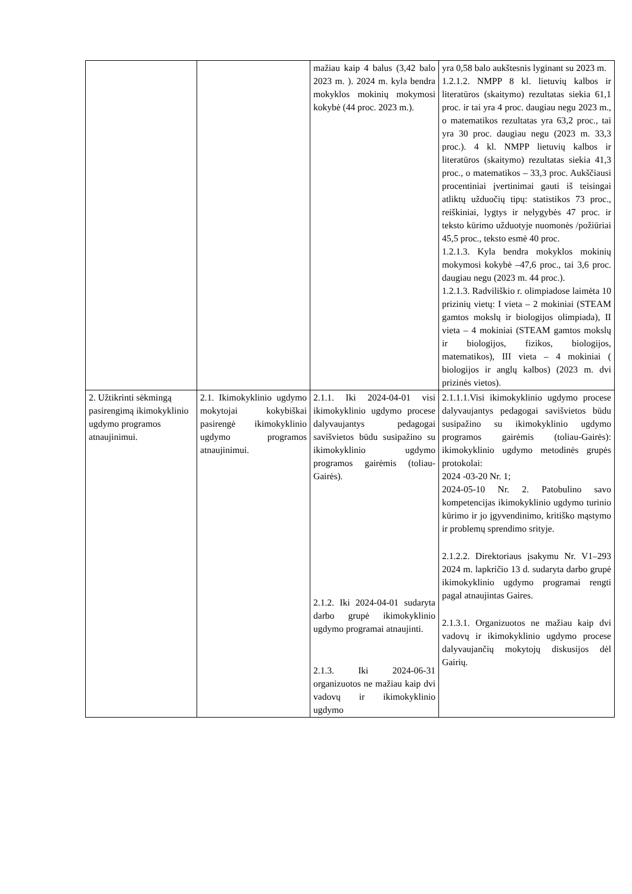| | | mažiau kaip 4 balus (3,42 balo 2023 m. ). 2024 m. kyla bendra mokyklos mokinių mokymosi kokybė (44 proc. 2023 m.). | yra 0,58 balo aukštesnis lyginant su 2023 m. 1.2.1.2. NMPP 8 kl. lietuvių kalbos ir literatūros (skaitymo) rezultatas siekia 61,1 proc. ir tai yra 4 proc. daugiau negu 2023 m., o matematikos rezultatas yra 63,2 proc., tai yra 30 proc. daugiau negu (2023 m. 33,3 proc.). 4 kl. NMPP lietuvių kalbos ir literatūros (skaitymo) rezultatas siekia 41,3 proc., o matematikos – 33,3 proc. Aukščiausi procentiniai įvertinimai gauti iš teisingai atliktų užduočių tipų: statistikos 73 proc., reiškiniai, lygtys ir nelygybės 47 proc. ir teksto kūrimo užduotyje nuomonės /požiūriai 45,5 proc., teksto esmė 40 proc. 1.2.1.3. Kyla bendra mokyklos mokinių mokymosi kokybė –47,6 proc., tai 3,6 proc. daugiau negu (2023 m. 44 proc.). 1.2.1.3. Radviliškio r. olimpiadose laimėta 10 prizinių vietų: I vieta – 2 mokiniai (STEAM gamtos mokslų ir biologijos olimpiada), II vieta – 4 mokiniai (STEAM gamtos mokslų ir biologijos, fizikos, biologijos, matematikos), III vieta – 4 mokiniai ( biologijos ir anglų kalbos) (2023 m. dvi prizinės vietos). |
| 2. Užtikrinti sėkmingą pasirengimą ikimokyklinio ugdymo programos atnaujinimui. | 2.1. Ikimokyklinio ugdymo mokytojai kokybiškai pasirengė ikimokyklinio ugdymo programos atnaujinimui. | 2.1.1. Iki 2024-04-01 visi ikimokyklinio ugdymo procese dalyvaujantys pedagogai savišvietos būdu susipažino su ikimokyklinio ugdymo programos gairėmis (toliau-Gairės). 2.1.2. Iki 2024-04-01 sudaryta darbo grupė ikimokyklinio ugdymo programai atnaujinti. 2.1.3. Iki 2024-06-31 organizuotos ne mažiau kaip dvi vadovų ir ikimokyklinio ugdymo | 2.1.1.1.Visi ikimokyklinio ugdymo procese dalyvaujantys pedagogai savišvietos būdu susipažino su ikimokyklinio ugdymo programos gairėmis (toliau-Gairės): ikimokyklinio ugdymo metodinės grupės protokolai: 2024 -03-20 Nr. 1; 2024-05-10 Nr. 2. Patobulino savo kompetencijas ikimokyklinio ugdymo turinio kūrimo ir jo įgyvendinimo, kritiško mąstymo ir problemų sprendimo srityje. 2.1.2.2. Direktoriaus įsakymu Nr. V1–293 2024 m. lapkričio 13 d. sudaryta darbo grupė ikimokyklinio ugdymo programai rengti pagal atnaujintas Gaires. 2.1.3.1. Organizuotos ne mažiau kaip dvi vadovų ir ikimokyklinio ugdymo procese dalyvaujančių mokytojų diskusijos dėl Gairių. |